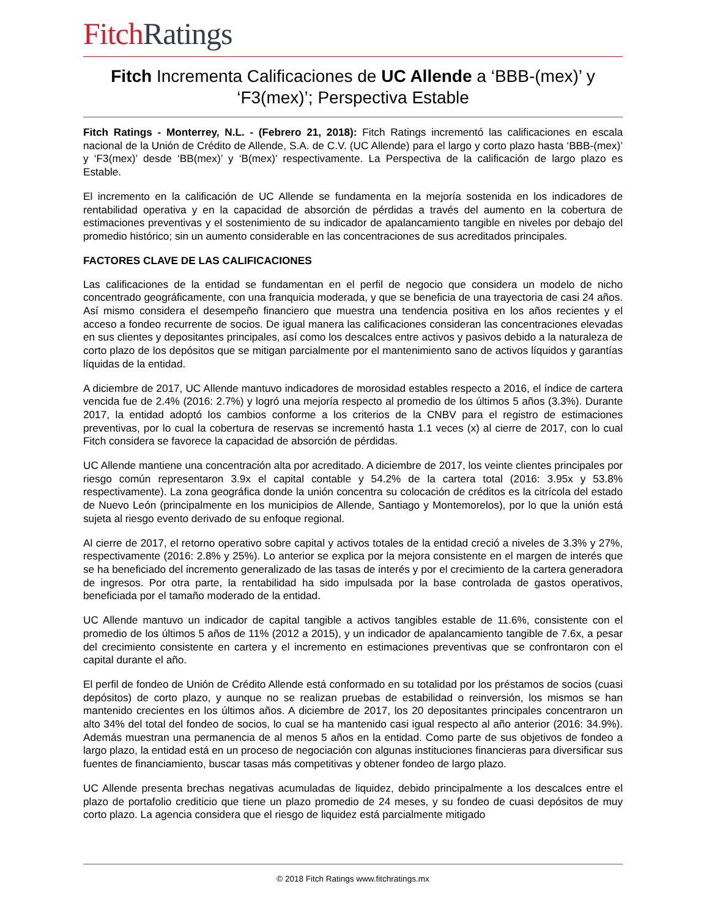Fitch Ratings
Fitch Incrementa Calificaciones de UC Allende a ‘BBB-(mex)’ y ‘F3(mex)’; Perspectiva Estable
Fitch Ratings - Monterrey, N.L. - (Febrero 21, 2018): Fitch Ratings incrementó las calificaciones en escala nacional de la Unión de Crédito de Allende, S.A. de C.V. (UC Allende) para el largo y corto plazo hasta ‘BBB-(mex)’ y ‘F3(mex)’ desde ‘BB(mex)’ y ‘B(mex)’ respectivamente. La Perspectiva de la calificación de largo plazo es Estable.
El incremento en la calificación de UC Allende se fundamenta en la mejoría sostenida en los indicadores de rentabilidad operativa y en la capacidad de absorción de pérdidas a través del aumento en la cobertura de estimaciones preventivas y el sostenimiento de su indicador de apalancamiento tangible en niveles por debajo del promedio histórico; sin un aumento considerable en las concentraciones de sus acreditados principales.
FACTORES CLAVE DE LAS CALIFICACIONES
Las calificaciones de la entidad se fundamentan en el perfil de negocio que considera un modelo de nicho concentrado geográficamente, con una franquicia moderada, y que se beneficia de una trayectoria de casi 24 años. Así mismo considera el desempeño financiero que muestra una tendencia positiva en los años recientes y el acceso a fondeo recurrente de socios. De igual manera las calificaciones consideran las concentraciones elevadas en sus clientes y depositantes principales, así como los descalces entre activos y pasivos debido a la naturaleza de corto plazo de los depósitos que se mitigan parcialmente por el mantenimiento sano de activos líquidos y garantías líquidas de la entidad.
A diciembre de 2017, UC Allende mantuvo indicadores de morosidad estables respecto a 2016, el índice de cartera vencida fue de 2.4% (2016: 2.7%) y logró una mejoría respecto al promedio de los últimos 5 años (3.3%). Durante 2017, la entidad adoptó los cambios conforme a los criterios de la CNBV para el registro de estimaciones preventivas, por lo cual la cobertura de reservas se incrementó hasta 1.1 veces (x) al cierre de 2017, con lo cual Fitch considera se favorece la capacidad de absorción de pérdidas.
UC Allende mantiene una concentración alta por acreditado. A diciembre de 2017, los veinte clientes principales por riesgo común representaron 3.9x el capital contable y 54.2% de la cartera total (2016: 3.95x y 53.8% respectivamente). La zona geográfica donde la unión concentra su colocación de créditos es la citrícola del estado de Nuevo León (principalmente en los municipios de Allende, Santiago y Montemorelos), por lo que la unión está sujeta al riesgo evento derivado de su enfoque regional.
Al cierre de 2017, el retorno operativo sobre capital y activos totales de la entidad creció a niveles de 3.3% y 27%, respectivamente (2016: 2.8% y 25%). Lo anterior se explica por la mejora consistente en el margen de interés que se ha beneficiado del incremento generalizado de las tasas de interés y por el crecimiento de la cartera generadora de ingresos. Por otra parte, la rentabilidad ha sido impulsada por la base controlada de gastos operativos, beneficiada por el tamaño moderado de la entidad.
UC Allende mantuvo un indicador de capital tangible a activos tangibles estable de 11.6%, consistente con el promedio de los últimos 5 años de 11% (2012 a 2015), y un indicador de apalancamiento tangible de 7.6x, a pesar del crecimiento consistente en cartera y el incremento en estimaciones preventivas que se confrontaron con el capital durante el año.
El perfil de fondeo de Unión de Crédito Allende está conformado en su totalidad por los préstamos de socios (cuasi depósitos) de corto plazo, y aunque no se realizan pruebas de estabilidad o reinversión, los mismos se han mantenido crecientes en los últimos años. A diciembre de 2017, los 20 depositantes principales concentraron un alto 34% del total del fondeo de socios, lo cual se ha mantenido casi igual respecto al año anterior (2016: 34.9%). Además muestran una permanencia de al menos 5 años en la entidad. Como parte de sus objetivos de fondeo a largo plazo, la entidad está en un proceso de negociación con algunas instituciones financieras para diversificar sus fuentes de financiamiento, buscar tasas más competitivas y obtener fondeo de largo plazo.
UC Allende presenta brechas negativas acumuladas de liquidez, debido principalmente a los descalces entre el plazo de portafolio crediticio que tiene un plazo promedio de 24 meses, y su fondeo de cuasi depósitos de muy corto plazo. La agencia considera que el riesgo de liquidez está parcialmente mitigado
© 2018 Fitch Ratings www.fitchratings.mx